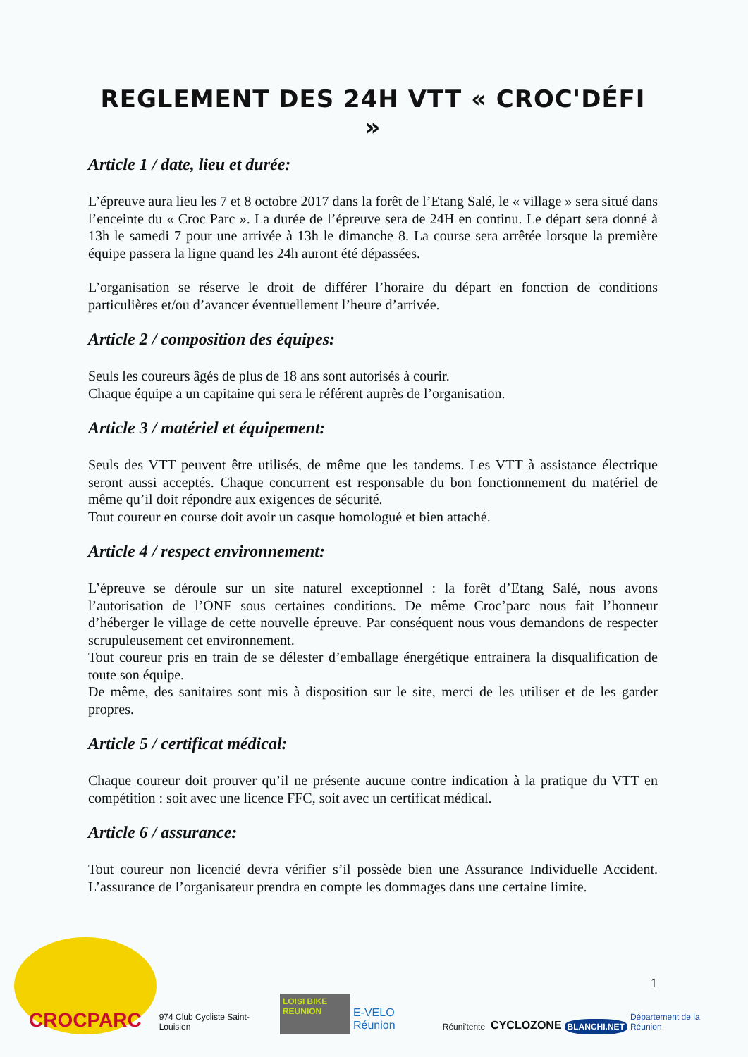REGLEMENT DES 24H VTT « CROC'DÉFI »
Article 1 / date, lieu et durée:
L’épreuve aura lieu les 7 et 8 octobre 2017 dans la forêt de l’Etang Salé, le « village » sera situé dans l’enceinte du « Croc Parc ». La durée de l’épreuve sera de 24H en continu. Le départ sera donné à 13h le samedi 7 pour une arrivée à 13h le dimanche 8. La course sera arrêtée lorsque la première équipe passera la ligne quand les 24h auront été dépassées.
L’organisation se réserve le droit de différer l’horaire du départ en fonction de conditions particulières et/ou d’avancer éventuellement l’heure d’arrivée.
Article 2 / composition des équipes:
Seuls les coureurs âgés de plus de 18 ans sont autorisés à courir.
Chaque équipe a un capitaine qui sera le référent auprès de l’organisation.
Article 3 / matériel et équipement:
Seuls des VTT peuvent être utilisés, de même que les tandems. Les VTT à assistance électrique seront aussi acceptés. Chaque concurrent est responsable du bon fonctionnement du matériel de même qu’il doit répondre aux exigences de sécurité.
Tout coureur en course doit avoir un casque homologué et bien attaché.
Article 4 / respect environnement:
L’épreuve se déroule sur un site naturel exceptionnel : la forêt d’Etang Salé, nous avons l’autorisation de l’ONF sous certaines conditions. De même Croc’parc nous fait l’honneur d’héberger le village de cette nouvelle épreuve. Par conséquent nous vous demandons de respecter scrupuleusement cet environnement.
Tout coureur pris en train de se délester d’emballage énergétique entrainera la disqualification de toute son équipe.
De même, des sanitaires sont mis à disposition sur le site, merci de les utiliser et de les garder propres.
Article 5 / certificat médical:
Chaque coureur doit prouver qu’il ne présente aucune contre indication à la pratique du VTT en compétition : soit avec une licence FFC, soit avec un certificat médical.
Article 6 / assurance:
Tout coureur non licencié devra vérifier s’il possède bien une Assurance Individuelle Accident. L’assurance de l’organisateur prendra en compte les dommages dans une certaine limite.
1
CROCPARC
974 Club Cycliste Saint-Louisien
LOISI BIKE REUNION
E-VELO Réunion
Réuni'tente
CYCLOZONE
BLANCHI.NET
Département de la Réunion